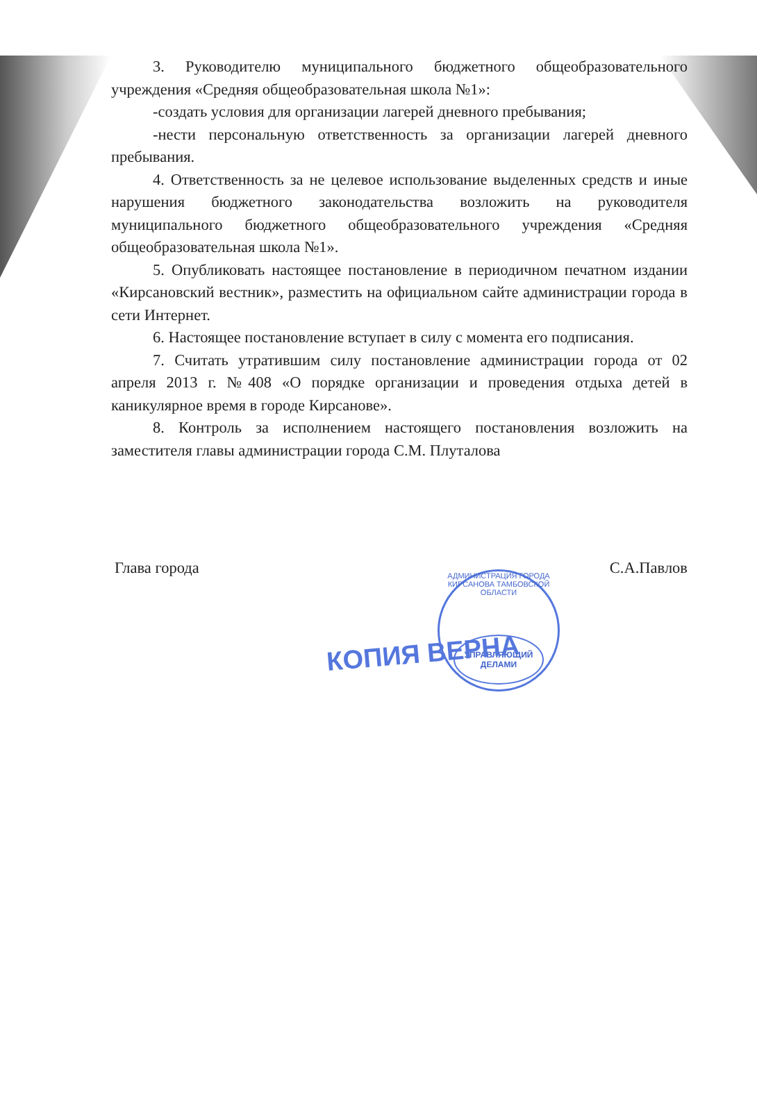3. Руководителю муниципального бюджетного общеобразовательного учреждения «Средняя общеобразовательная школа №1»:
-создать условия для организации лагерей дневного пребывания;
-нести персональную ответственность за организации лагерей дневного пребывания.
4. Ответственность за не целевое использование выделенных средств и иные нарушения бюджетного законодательства возложить на руководителя муниципального бюджетного общеобразовательного учреждения «Средняя общеобразовательная школа №1».
5. Опубликовать настоящее постановление в периодичном печатном издании «Кирсановский вестник», разместить на официальном сайте администрации города в сети Интернет.
6. Настоящее постановление вступает в силу с момента его подписания.
7. Считать утратившим силу постановление администрации города от 02 апреля 2013 г. №408 «О порядке организации и проведения отдыха детей в каникулярное время в городе Кирсанове».
8. Контроль за исполнением настоящего постановления возложить на заместителя главы администрации города С.М. Плуталова
Глава города С.А.Павлов
АДМИНИСТРАЦИЯ ГОРОДА КИРСАНОВА ТАМБОВСКОЙ ОБЛАСТИ
УПРАВЛЯЮЩИЙ ДЕЛАМИ
КОПИЯ ВЕРНА